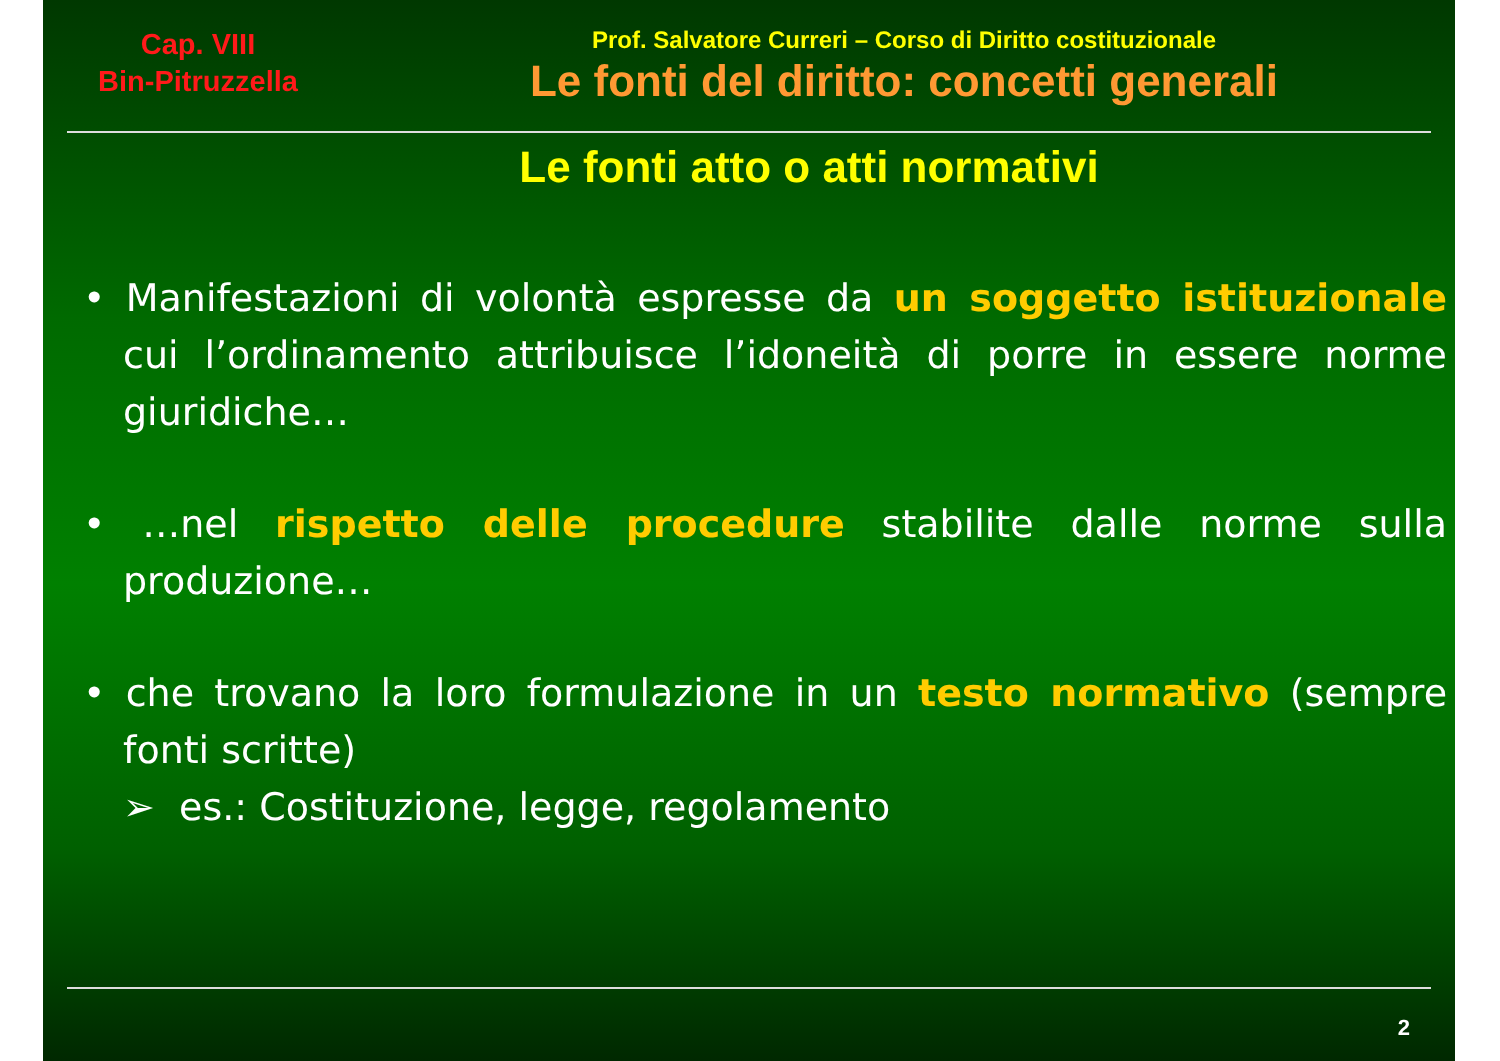Cap. VIII
Bin-Pitruzzella
Prof. Salvatore Curreri – Corso di Diritto costituzionale
Le fonti del diritto: concetti generali
Le fonti atto o atti normativi
• Manifestazioni di volontà espresse da un soggetto istituzionale cui l’ordinamento attribuisce l’idoneità di porre in essere norme giuridiche…
• …nel rispetto delle procedure stabilite dalle norme sulla produzione…
• che trovano la loro formulazione in un testo normativo (sempre fonti scritte)
➢ es.: Costituzione, legge, regolamento
2